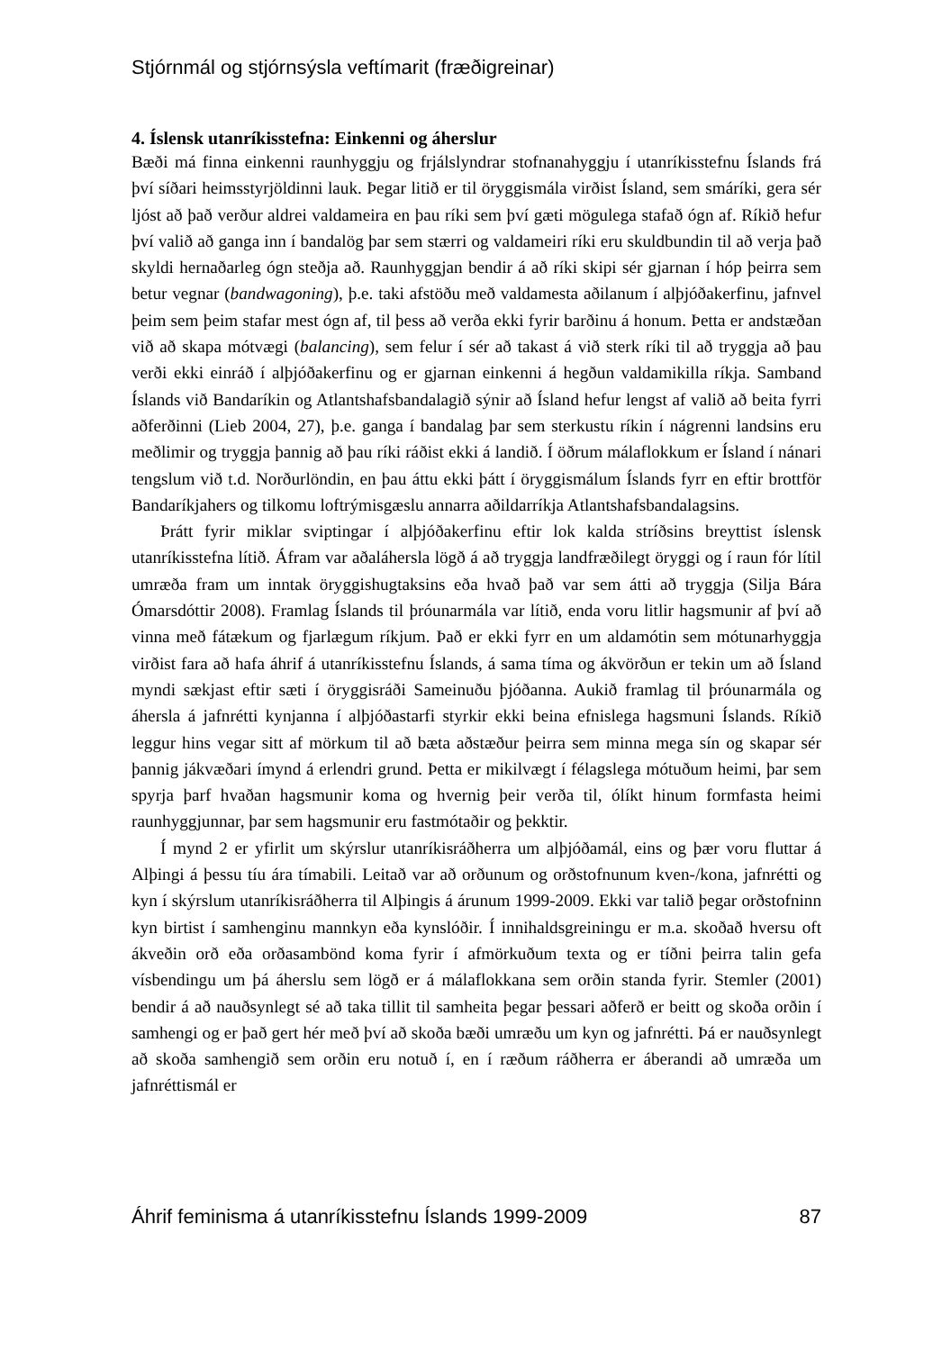Stjórnmál og stjórnsýsla veftímarit (fræðigreinar)
4. Íslensk utanríkisstefna: Einkenni og áherslur
Bæði má finna einkenni raunhyggju og frjálslyndrar stofnanahyggju í utanríkisstefnu Íslands frá því síðari heimsstyrjöldinni lauk. Þegar litið er til öryggismála virðist Ísland, sem smáríki, gera sér ljóst að það verður aldrei valdameira en þau ríki sem því gæti mögulega stafað ógn af. Ríkið hefur því valið að ganga inn í bandalög þar sem stærri og valdameiri ríki eru skuldbundin til að verja það skyldi hernaðarleg ógn steðja að. Raunhyggjan bendir á að ríki skipi sér gjarnan í hóp þeirra sem betur vegnar (bandwagoning), þ.e. taki afstöðu með valdamesta aðilanum í alþjóðakerfinu, jafnvel þeim sem þeim stafar mest ógn af, til þess að verða ekki fyrir barðinu á honum. Þetta er andstæðan við að skapa mótvægi (balancing), sem felur í sér að takast á við sterk ríki til að tryggja að þau verði ekki einráð í alþjóðakerfinu og er gjarnan einkenni á hegðun valdamikilla ríkja. Samband Íslands við Bandaríkin og Atlantshafsbandalagið sýnir að Ísland hefur lengst af valið að beita fyrri aðferðinni (Lieb 2004, 27), þ.e. ganga í bandalag þar sem sterkustu ríkin í nágrenni landsins eru meðlimir og tryggja þannig að þau ríki ráðist ekki á landið. Í öðrum málaflokkum er Ísland í nánari tengslum við t.d. Norðurlöndin, en þau áttu ekki þátt í öryggismálum Íslands fyrr en eftir brottför Bandaríkjahers og tilkomu loftrýmisgæslu annarra aðildarríkja Atlantshafsbandalagsins.
Þrátt fyrir miklar sviptingar í alþjóðakerfinu eftir lok kalda stríðsins breyttist íslensk utanríkisstefna lítið. Áfram var aðaláhersla lögð á að tryggja landfræðilegt öryggi og í raun fór lítil umræða fram um inntak öryggishugtaksins eða hvað það var sem átti að tryggja (Silja Bára Ómarsdóttir 2008). Framlag Íslands til þróunarmála var lítið, enda voru litlir hagsmunir af því að vinna með fátækum og fjarlægum ríkjum. Það er ekki fyrr en um aldamótin sem mótunarhyggja virðist fara að hafa áhrif á utanríkisstefnu Íslands, á sama tíma og ákvörðun er tekin um að Ísland myndi sækjast eftir sæti í öryggisráði Sameinuðu þjóðanna. Aukið framlag til þróunarmála og áhersla á jafnrétti kynjanna í alþjóðastarfi styrkir ekki beina efnislega hagsmuni Íslands. Ríkið leggur hins vegar sitt af mörkum til að bæta aðstæður þeirra sem minna mega sín og skapar sér þannig jákvæðari ímynd á erlendri grund. Þetta er mikilvægt í félagslega mótuðum heimi, þar sem spyrja þarf hvaðan hagsmunir koma og hvernig þeir verða til, ólíkt hinum formfasta heimi raunhyggjunnar, þar sem hagsmunir eru fastmótaðir og þekktir.
Í mynd 2 er yfirlit um skýrslur utanríkisráðherra um alþjóðamál, eins og þær voru fluttar á Alþingi á þessu tíu ára tímabili. Leitað var að orðunum og orðstofnunum kven-/kona, jafnrétti og kyn í skýrslum utanríkisráðherra til Alþingis á árunum 1999-2009. Ekki var talið þegar orðstofninn kyn birtist í samhenginu mannkyn eða kynslóðir. Í innihaldsgreiningu er m.a. skoðað hversu oft ákveðin orð eða orðasambönd koma fyrir í afmörkuðum texta og er tíðni þeirra talin gefa vísbendingu um þá áherslu sem lögð er á málaflokkana sem orðin standa fyrir. Stemler (2001) bendir á að nauðsynlegt sé að taka tillit til samheita þegar þessari aðferð er beitt og skoða orðin í samhengi og er það gert hér með því að skoða bæði umræðu um kyn og jafnrétti. Þá er nauðsynlegt að skoða samhengið sem orðin eru notuð í, en í ræðum ráðherra er áberandi að umræða um jafnréttismál er
Áhrif feminisma á utanríkisstefnu Íslands 1999-2009 87